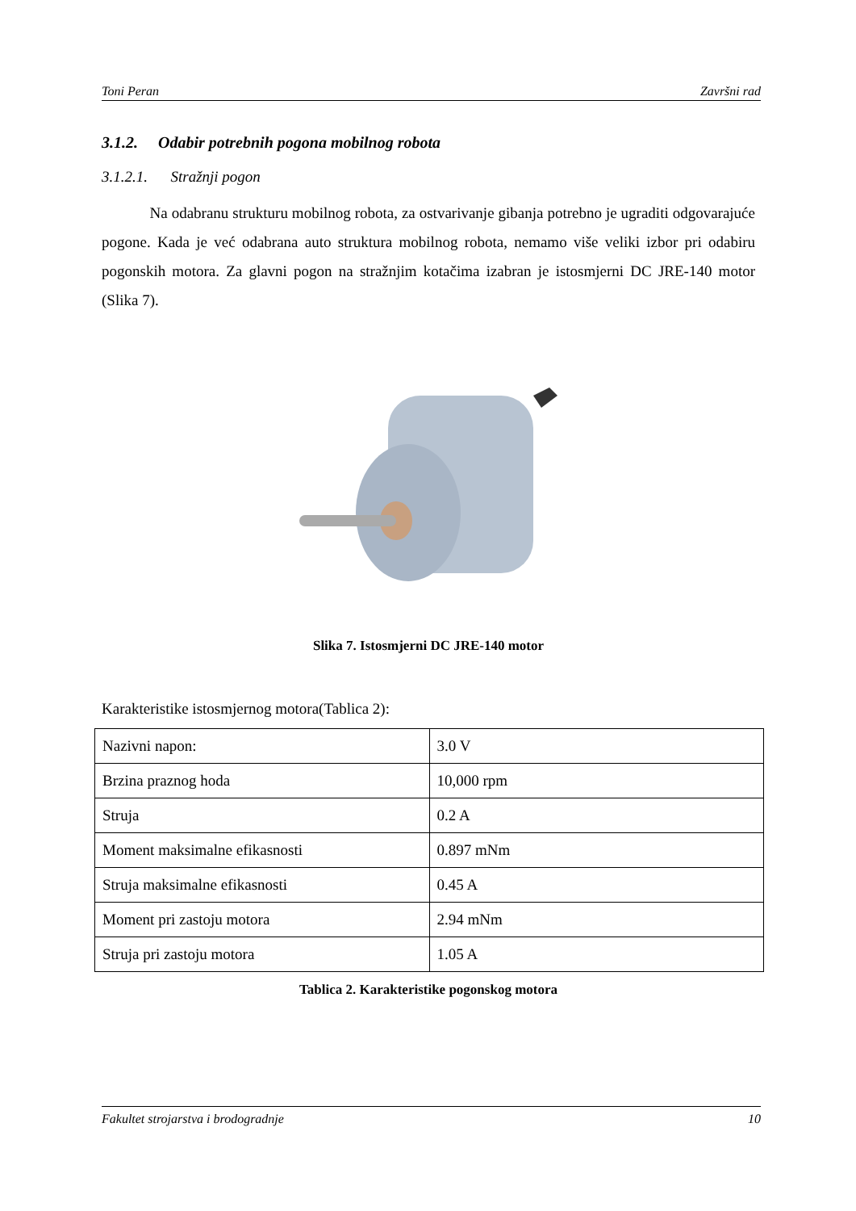Toni Peran Završni rad
3.1.2. Odabir potrebnih pogona mobilnog robota
3.1.2.1. Stražnji pogon
Na odabranu strukturu mobilnog robota, za ostvarivanje gibanja potrebno je ugraditi odgovarajuće pogone. Kada je već odabrana auto struktura mobilnog robota, nemamo više veliki izbor pri odabiru pogonskih motora. Za glavni pogon na stražnjim kotačima izabran je istosmjerni DC JRE-140 motor (Slika 7).
Slika 7. Istosmjerni DC JRE-140 motor
Karakteristike istosmjernog motora(Tablica 2):
| Nazivni napon: | 3.0 V |
| Brzina praznog hoda | 10,000 rpm |
| Struja | 0.2 A |
| Moment maksimalne efikasnosti | 0.897 mNm |
| Struja maksimalne efikasnosti | 0.45 A |
| Moment pri zastoju motora | 2.94 mNm |
| Struja pri zastoju motora | 1.05 A |
Tablica 2. Karakteristike pogonskog motora
Fakultet strojarstva i brodogradnje 10